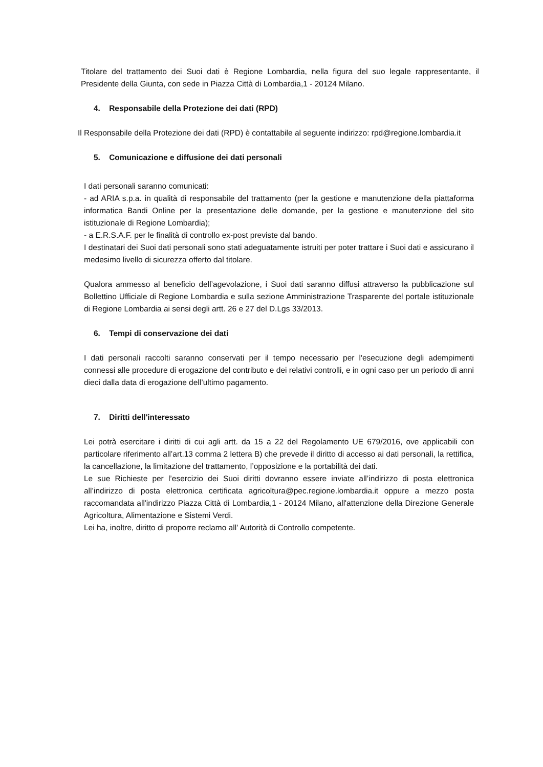Titolare del trattamento dei Suoi dati è Regione Lombardia, nella figura del suo legale rappresentante, il Presidente della Giunta, con sede in Piazza Città di Lombardia,1 - 20124 Milano.
4. Responsabile della Protezione dei dati (RPD)
Il Responsabile della Protezione dei dati (RPD) è contattabile al seguente indirizzo: rpd@regione.lombardia.it
5. Comunicazione e diffusione dei dati personali
I dati personali saranno comunicati:
- ad ARIA s.p.a. in qualità di responsabile del trattamento (per la gestione e manutenzione della piattaforma informatica Bandi Online per la presentazione delle domande, per la gestione e manutenzione del sito istituzionale di Regione Lombardia);
- a E.R.S.A.F. per le finalità di controllo ex-post previste dal bando.
I destinatari dei Suoi dati personali sono stati adeguatamente istruiti per poter trattare i Suoi dati e assicurano il medesimo livello di sicurezza offerto dal titolare.
Qualora ammesso al beneficio dell’agevolazione, i Suoi dati saranno diffusi attraverso la pubblicazione sul Bollettino Ufficiale di Regione Lombardia e sulla sezione Amministrazione Trasparente del portale istituzionale di Regione Lombardia ai sensi degli artt. 26 e 27 del D.Lgs 33/2013.
6. Tempi di conservazione dei dati
I dati personali raccolti saranno conservati per il tempo necessario per l'esecuzione degli adempimenti connessi alle procedure di erogazione del contributo e dei relativi controlli, e in ogni caso per un periodo di anni dieci dalla data di erogazione dell’ultimo pagamento.
7. Diritti dell'interessato
Lei potrà esercitare i diritti di cui agli artt. da 15 a 22 del Regolamento UE 679/2016, ove applicabili con particolare riferimento all’art.13 comma 2 lettera B) che prevede il diritto di accesso ai dati personali, la rettifica, la cancellazione, la limitazione del trattamento, l’opposizione e la portabilità dei dati.
Le sue Richieste per l’esercizio dei Suoi diritti dovranno essere inviate all’indirizzo di posta elettronica all’indirizzo di posta elettronica certificata agricoltura@pec.regione.lombardia.it oppure a mezzo posta raccomandata all'indirizzo Piazza Città di Lombardia,1 - 20124 Milano, all'attenzione della Direzione Generale Agricoltura, Alimentazione e Sistemi Verdi.
Lei ha, inoltre, diritto di proporre reclamo all’ Autorità di Controllo competente.